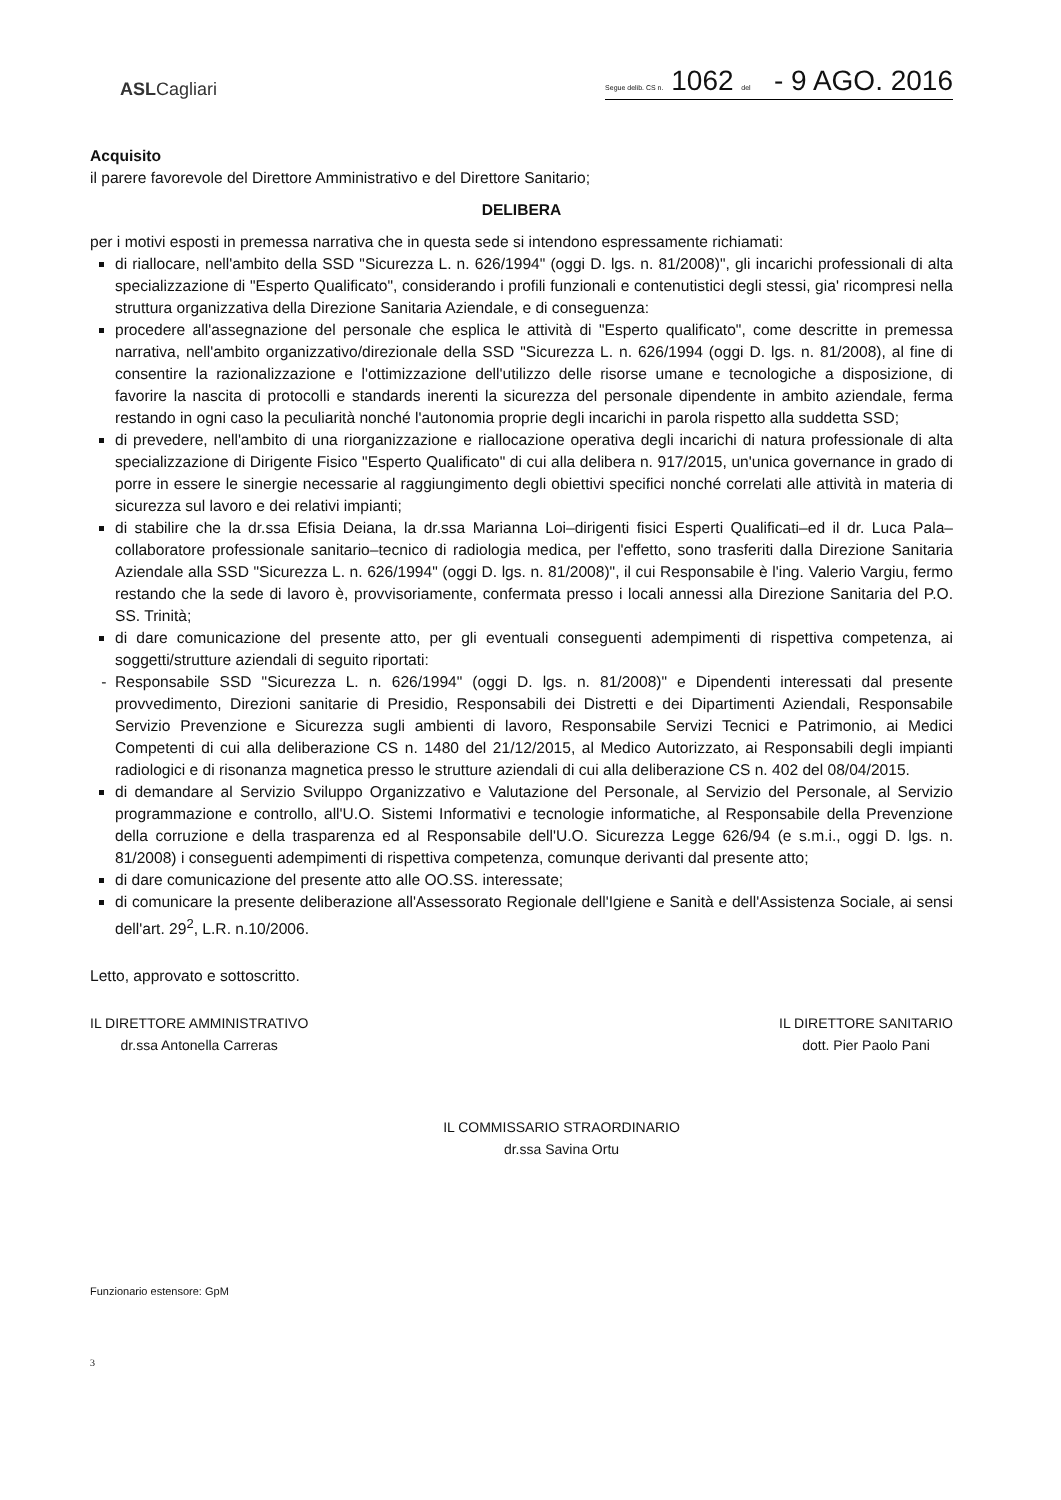ASLCagliari
Segue delib. CS n. 1062 del - 9 AGO. 2016
Acquisito
il parere favorevole del Direttore Amministrativo e del Direttore Sanitario;
DELIBERA
per i motivi esposti in premessa narrativa che in questa sede si intendono espressamente richiamati:
di riallocare, nell'ambito della SSD "Sicurezza L. n. 626/1994" (oggi D. lgs. n. 81/2008)", gli incarichi professionali di alta specializzazione di "Esperto Qualificato", considerando i profili funzionali e contenutistici degli stessi, gia' ricompresi nella struttura organizzativa della Direzione Sanitaria Aziendale, e di conseguenza:
procedere all'assegnazione del personale che esplica le attività di "Esperto qualificato", come descritte in premessa narrativa, nell'ambito organizzativo/direzionale della SSD "Sicurezza L. n. 626/1994 (oggi D. lgs. n. 81/2008), al fine di consentire la razionalizzazione e l'ottimizzazione dell'utilizzo delle risorse umane e tecnologiche a disposizione, di favorire la nascita di protocolli e standards inerenti la sicurezza del personale dipendente in ambito aziendale, ferma restando in ogni caso la peculiarità nonché l'autonomia proprie degli incarichi in parola rispetto alla suddetta SSD;
di prevedere, nell'ambito di una riorganizzazione e riallocazione operativa degli incarichi di natura professionale di alta specializzazione di Dirigente Fisico "Esperto Qualificato" di cui alla delibera n. 917/2015, un'unica governance in grado di porre in essere le sinergie necessarie al raggiungimento degli obiettivi specifici nonché correlati alle attività in materia di sicurezza sul lavoro e dei relativi impianti;
di stabilire che la dr.ssa Efisia Deiana, la dr.ssa Marianna Loi–dirigenti fisici Esperti Qualificati–ed il dr. Luca Pala–collaboratore professionale sanitario–tecnico di radiologia medica, per l'effetto, sono trasferiti dalla Direzione Sanitaria Aziendale alla SSD "Sicurezza L. n. 626/1994" (oggi D. lgs. n. 81/2008)", il cui Responsabile è l'ing. Valerio Vargiu, fermo restando che la sede di lavoro è, provvisoriamente, confermata presso i locali annessi alla Direzione Sanitaria del P.O. SS. Trinità;
di dare comunicazione del presente atto, per gli eventuali conseguenti adempimenti di rispettiva competenza, ai soggetti/strutture aziendali di seguito riportati:
Responsabile SSD "Sicurezza L. n. 626/1994" (oggi D. lgs. n. 81/2008)" e Dipendenti interessati dal presente provvedimento, Direzioni sanitarie di Presidio, Responsabili dei Distretti e dei Dipartimenti Aziendali, Responsabile Servizio Prevenzione e Sicurezza sugli ambienti di lavoro, Responsabile Servizi Tecnici e Patrimonio, ai Medici Competenti di cui alla deliberazione CS n. 1480 del 21/12/2015, al Medico Autorizzato, ai Responsabili degli impianti radiologici e di risonanza magnetica presso le strutture aziendali di cui alla deliberazione CS n. 402 del 08/04/2015.
di demandare al Servizio Sviluppo Organizzativo e Valutazione del Personale, al Servizio del Personale, al Servizio programmazione e controllo, all'U.O. Sistemi Informativi e tecnologie informatiche, al Responsabile della Prevenzione della corruzione e della trasparenza ed al Responsabile dell'U.O. Sicurezza Legge 626/94 (e s.m.i., oggi D. lgs. n. 81/2008) i conseguenti adempimenti di rispettiva competenza, comunque derivanti dal presente atto;
di dare comunicazione del presente atto alle OO.SS. interessate;
di comunicare la presente deliberazione all'Assessorato Regionale dell'Igiene e Sanità e dell'Assistenza Sociale, ai sensi dell'art. 29<sup>2</sup>, L.R. n.10/2006.
Letto, approvato e sottoscritto.
IL DIRETTORE AMMINISTRATIVO
dr.ssa Antonella Carreras
IL DIRETTORE SANITARIO
dott. Pier Paolo Pani
IL COMMISSARIO STRAORDINARIO
dr.ssa Savina Ortu
Funzionario estensore: GpM
3